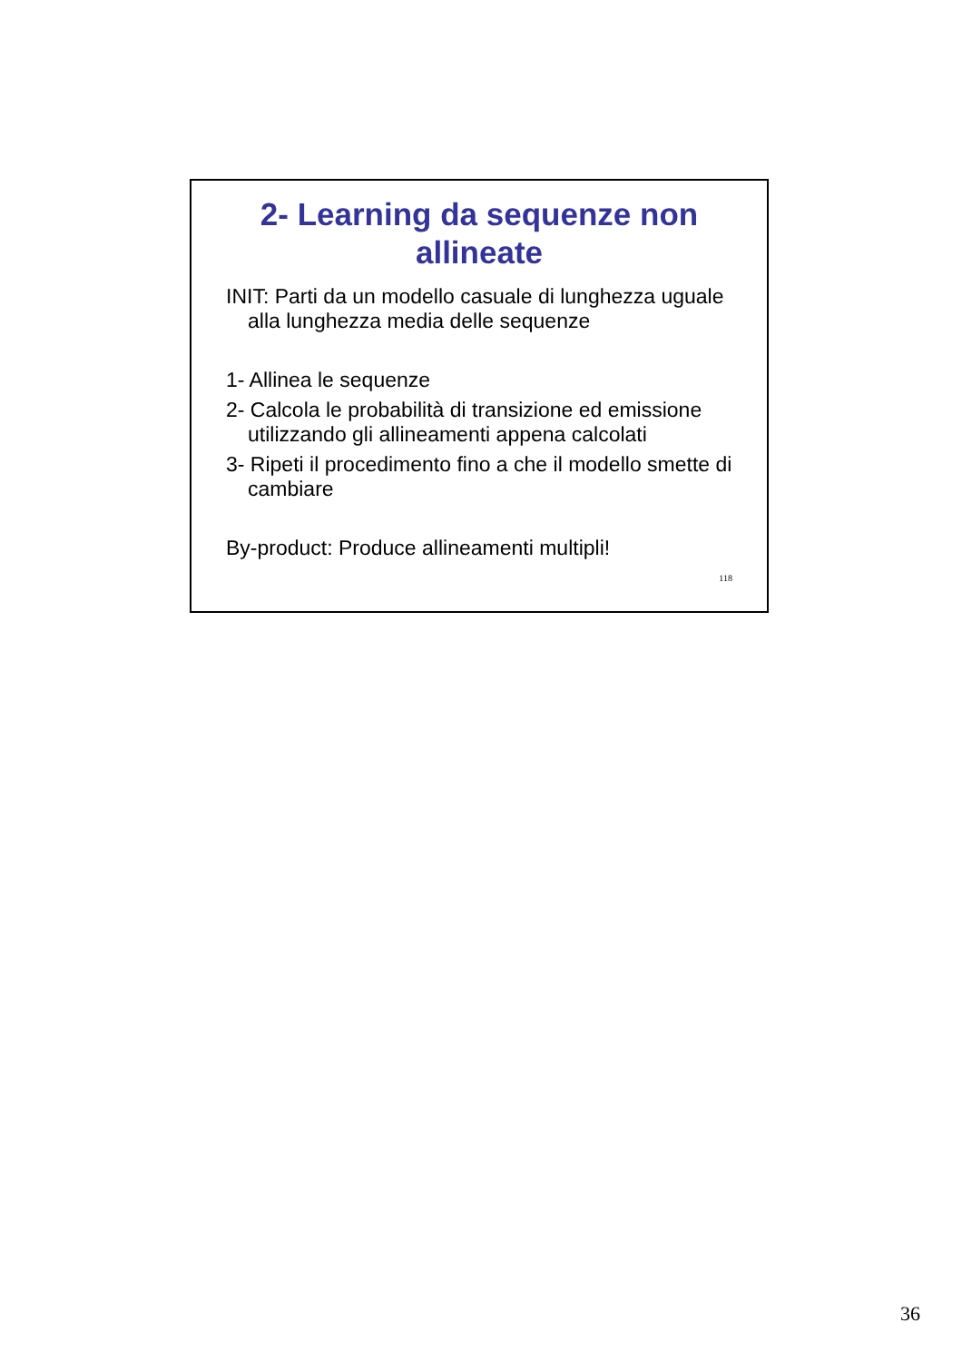2- Learning da sequenze non allineate
INIT: Parti da un modello casuale di lunghezza uguale alla lunghezza media delle sequenze
1- Allinea le sequenze
2- Calcola le probabilità di transizione ed emissione utilizzando gli allineamenti appena calcolati
3- Ripeti il procedimento fino a che il modello smette di cambiare
By-product: Produce allineamenti multipli!
118
36